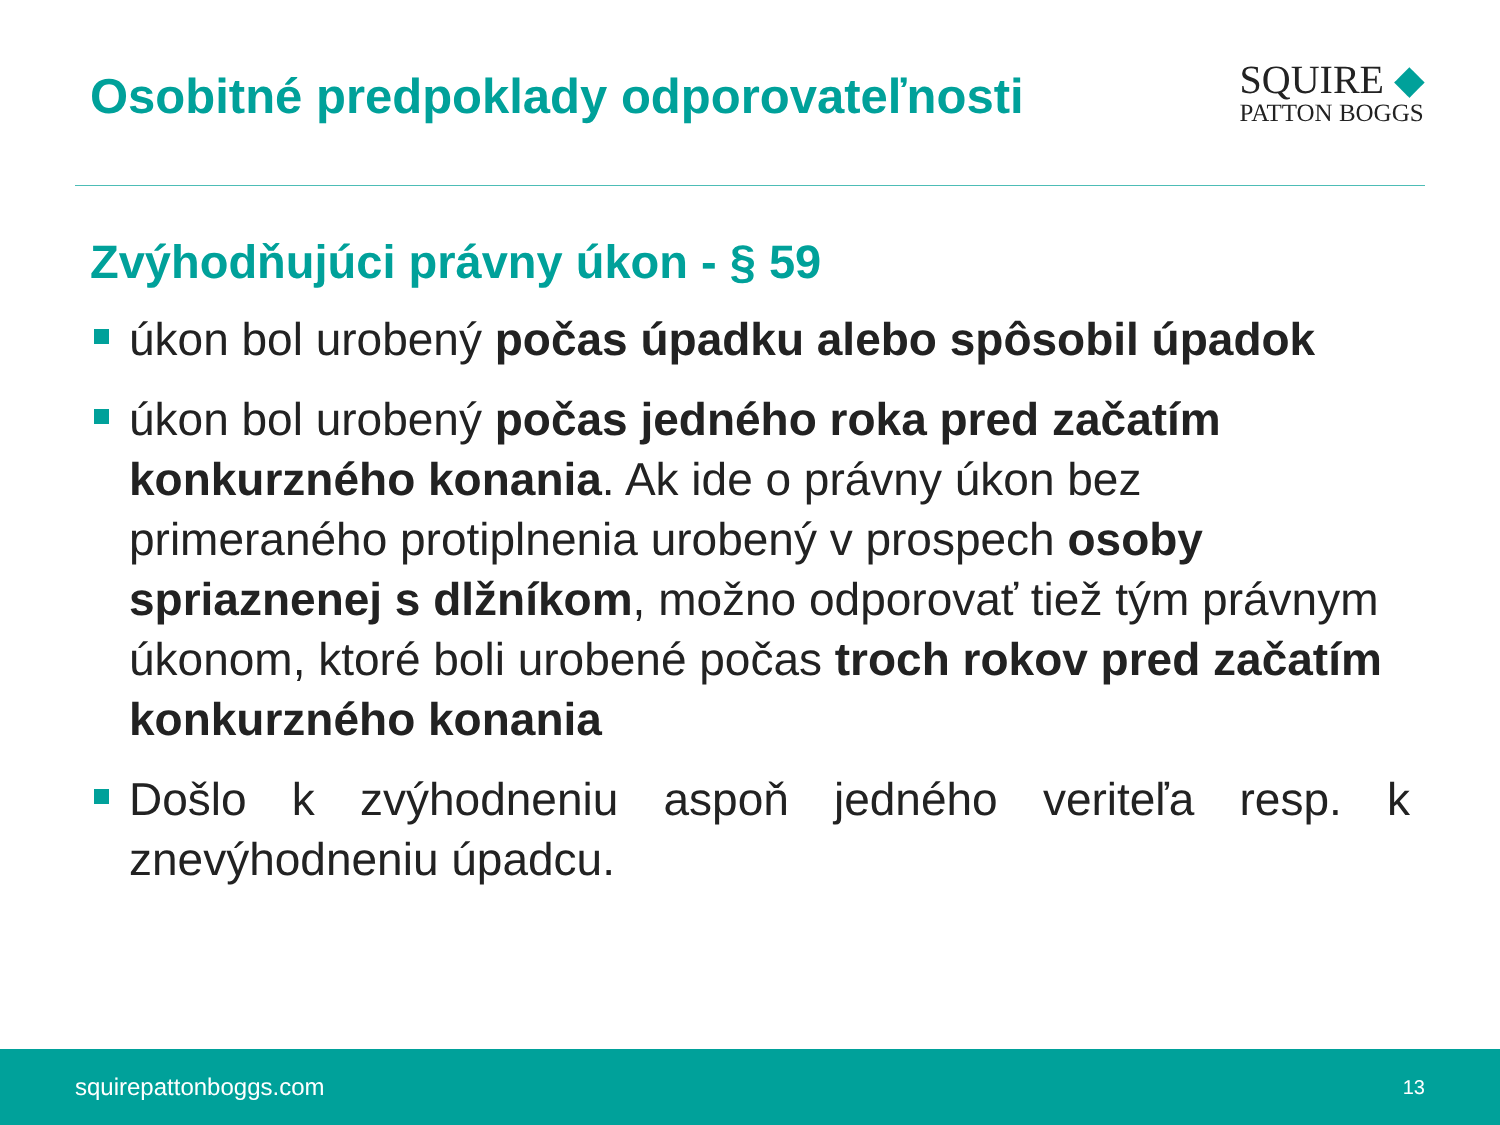Osobitné predpoklady odporovateľnosti
SQUIRE ◆
PATTON BOGGS
Zvýhodňujúci právny úkon - § 59
úkon bol urobený počas úpadku alebo spôsobil úpadok
úkon bol urobený počas jedného roka pred začatím konkurzného konania. Ak ide o právny úkon bez primeraného protiplnenia urobený v prospech osoby spriaznenej s dlžníkom, možno odporovať tiež tým právnym úkonom, ktoré boli urobené počas troch rokov pred začatím konkurzného konania
Došlo k zvýhodneniu aspoň jedného veriteľa resp. k znevýhodneniu úpadcu.
squirepattonboggs.com 13